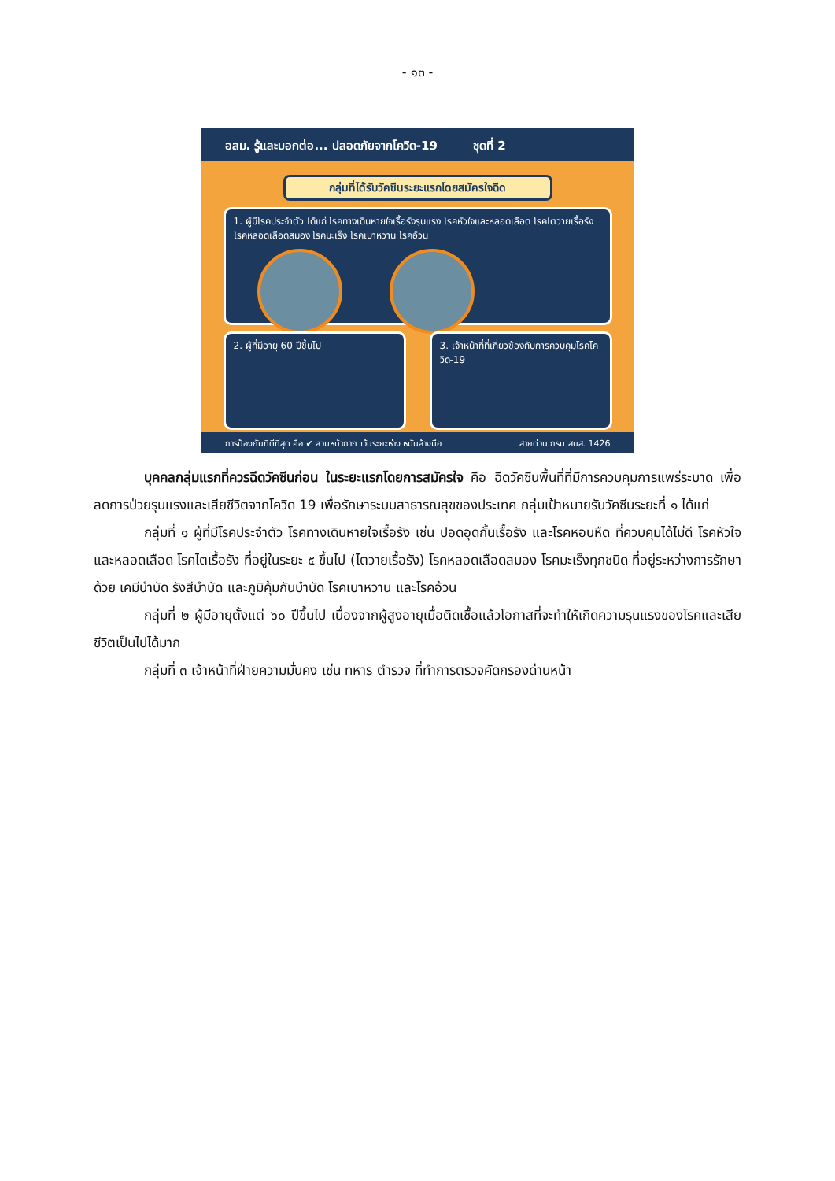- ๑๓ -
อสม. รู้และบอกต่อ... ปลอดภัยจากโควิด-19 ชุดที่ 2
กลุ่มที่ได้รับวัคซีนระยะแรกโดยสมัครใจฉีด
1. ผู้มีโรคประจำตัว ได้แก่ โรคทางเดินหายใจเรื้อรังรุนแรง โรคหัวใจและหลอดเลือด โรคไตวายเรื้อรัง โรคหลอดเลือดสมอง โรคมะเร็ง โรคเบาหวาน โรคอ้วน
2. ผู้ที่มีอายุ 60 ปีขึ้นไป 3. เจ้าหน้าที่ที่เกี่ยวข้องกับการควบคุมโรคโควิด-19
การป้องกันที่ดีที่สุด คือ ✔ สวมหน้ากาก เว้นระยะห่าง หมั่นล้างมือ สายด่วน กรม สบส. 1426
บุคคลกลุ่มแรกที่ควรฉีดวัคซีนก่อน ในระยะแรกโดยการสมัครใจ คือ ฉีดวัคซีนพื้นที่ที่มีการควบคุมการแพร่ระบาด เพื่อลดการป่วยรุนแรงและเสียชีวิตจากโควิด 19 เพื่อรักษาระบบสาธารณสุขของประเทศ กลุ่มเป้าหมายรับวัคซีนระยะที่ ๑ ได้แก่
กลุ่มที่ ๑ ผู้ที่มีโรคประจำตัว โรคทางเดินหายใจเรื้อรัง เช่น ปอดอุดกั้นเรื้อรัง และโรคหอบหืด ที่ควบคุมได้ไม่ดี โรคหัวใจและหลอดเลือด โรคไตเรื้อรัง ที่อยู่ในระยะ ๕ ขึ้นไป (ไตวายเรื้อรัง) โรคหลอดเลือดสมอง โรคมะเร็งทุกชนิด ที่อยู่ระหว่างการรักษาด้วย เคมีบำบัด รังสีบำบัด และภูมิคุ้มกันบำบัด โรคเบาหวาน และโรคอ้วน
กลุ่มที่ ๒ ผู้มีอายุตั้งแต่ ๖๐ ปีขึ้นไป เนื่องจากผู้สูงอายุเมื่อติดเชื้อแล้วโอกาสที่จะทำให้เกิดความรุนแรงของโรคและเสียชีวิตเป็นไปได้มาก
กลุ่มที่ ๓ เจ้าหน้าที่ฝ่ายความมั่นคง เช่น ทหาร ตำรวจ ที่ทำการตรวจคัดกรองด่านหน้า